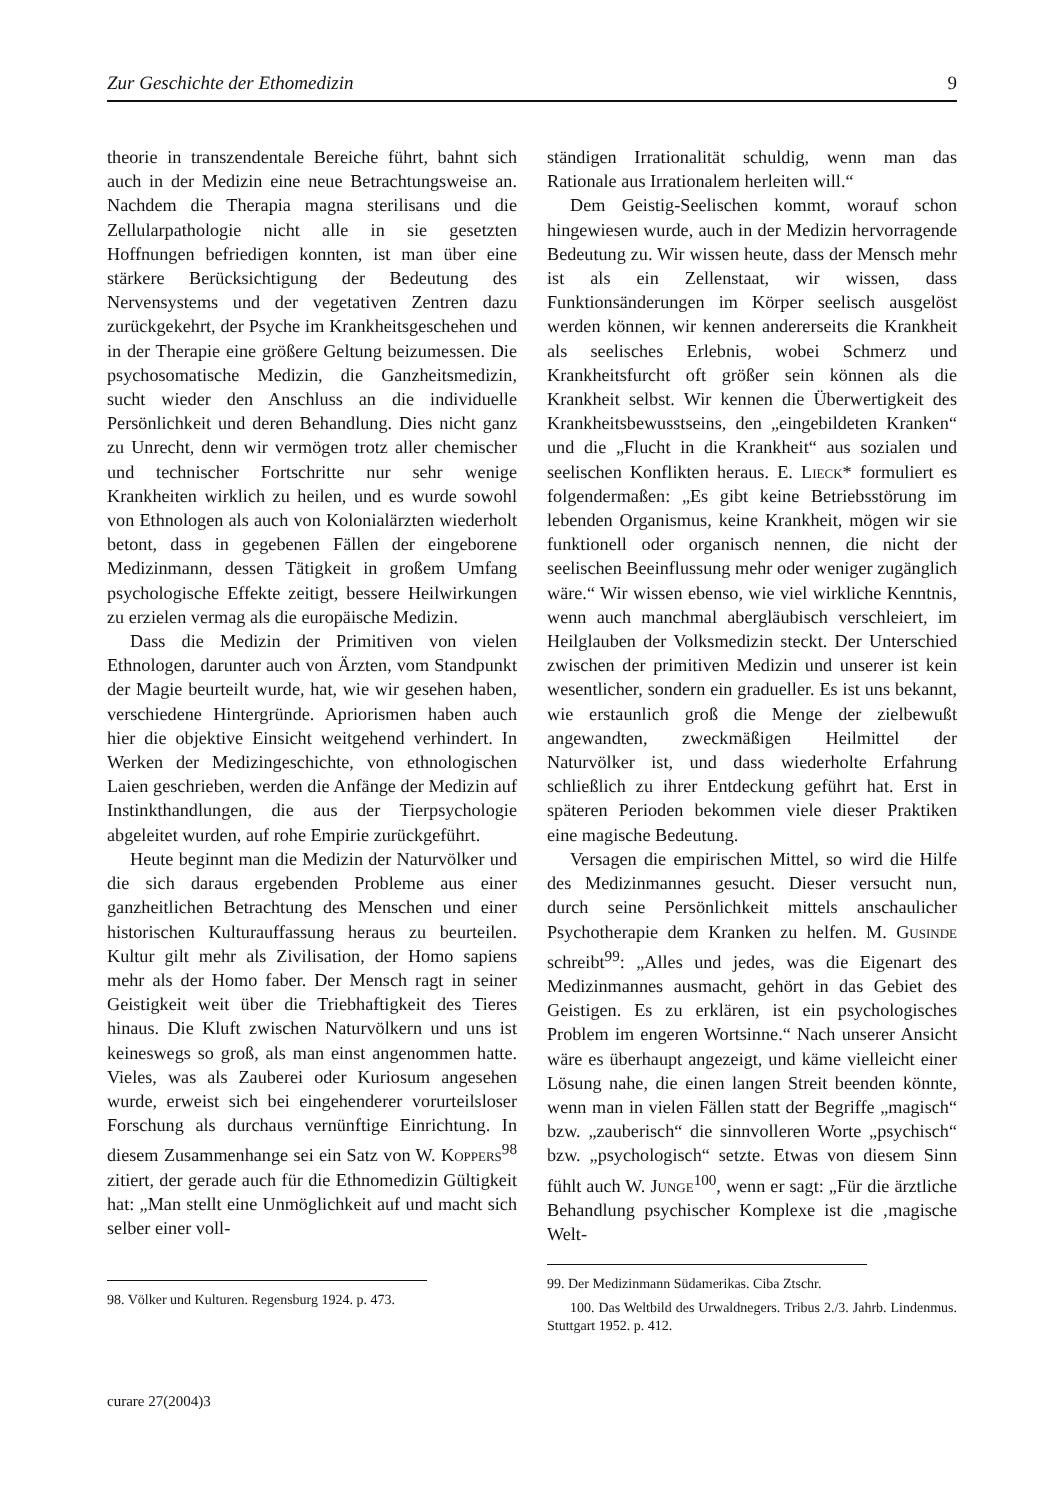Zur Geschichte der Ethomedizin 9
theorie in transzendentale Bereiche führt, bahnt sich auch in der Medizin eine neue Betrachtungsweise an. Nachdem die Therapia magna sterilisans und die Zellularpathologie nicht alle in sie gesetzten Hoffnungen befriedigen konnten, ist man über eine stärkere Berücksichtigung der Bedeutung des Nervensystems und der vegetativen Zentren dazu zurückgekehrt, der Psyche im Krankheitsgeschehen und in der Therapie eine größere Geltung beizumessen. Die psychosomatische Medizin, die Ganzheitsmedizin, sucht wieder den Anschluss an die individuelle Persönlichkeit und deren Behandlung. Dies nicht ganz zu Unrecht, denn wir vermögen trotz aller chemischer und technischer Fortschritte nur sehr wenige Krankheiten wirklich zu heilen, und es wurde sowohl von Ethnologen als auch von Kolonialärzten wiederholt betont, dass in gegebenen Fällen der eingeborene Medizinmann, dessen Tätigkeit in großem Umfang psychologische Effekte zeitigt, bessere Heilwirkungen zu erzielen vermag als die europäische Medizin.
Dass die Medizin der Primitiven von vielen Ethnologen, darunter auch von Ärzten, vom Standpunkt der Magie beurteilt wurde, hat, wie wir gesehen haben, verschiedene Hintergründe. Apriorismen haben auch hier die objektive Einsicht weitgehend verhindert. In Werken der Medizingeschichte, von ethnologischen Laien geschrieben, werden die Anfänge der Medizin auf Instinkthandlungen, die aus der Tierpsychologie abgeleitet wurden, auf rohe Empirie zurückgeführt.
Heute beginnt man die Medizin der Naturvölker und die sich daraus ergebenden Probleme aus einer ganzheitlichen Betrachtung des Menschen und einer historischen Kulturauffassung heraus zu beurteilen. Kultur gilt mehr als Zivilisation, der Homo sapiens mehr als der Homo faber. Der Mensch ragt in seiner Geistigkeit weit über die Triebhaftigkeit des Tieres hinaus. Die Kluft zwischen Naturvölkern und uns ist keineswegs so groß, als man einst angenommen hatte. Vieles, was als Zauberei oder Kuriosum angesehen wurde, erweist sich bei eingehenderer vorurteilsloser Forschung als durchaus vernünftige Einrichtung. In diesem Zusammenhange sei ein Satz von W. Koppers<sup>98</sup> zitiert, der gerade auch für die Ethnomedizin Gültigkeit hat: „Man stellt eine Unmöglichkeit auf und macht sich selber einer voll-
98. Völker und Kulturen. Regensburg 1924. p. 473.
ständigen Irrationalität schuldig, wenn man das Rationale aus Irrationalem herleiten will.“
Dem Geistig-Seelischen kommt, worauf schon hingewiesen wurde, auch in der Medizin hervorragende Bedeutung zu. Wir wissen heute, dass der Mensch mehr ist als ein Zellenstaat, wir wissen, dass Funktionsänderungen im Körper seelisch ausgelöst werden können, wir kennen andererseits die Krankheit als seelisches Erlebnis, wobei Schmerz und Krankheitsfurcht oft größer sein können als die Krankheit selbst. Wir kennen die Überwertigkeit des Krankheitsbewusstseins, den „eingebildeten Kranken“ und die „Flucht in die Krankheit“ aus sozialen und seelischen Konflikten heraus. E. Lieck* formuliert es folgendermaßen: „Es gibt keine Betriebsstörung im lebenden Organismus, keine Krankheit, mögen wir sie funktionell oder organisch nennen, die nicht der seelischen Beeinflussung mehr oder weniger zugänglich wäre.“ Wir wissen ebenso, wie viel wirkliche Kenntnis, wenn auch manchmal abergläubisch verschleiert, im Heilglauben der Volksmedizin steckt. Der Unterschied zwischen der primitiven Medizin und unserer ist kein wesentlicher, sondern ein gradueller. Es ist uns bekannt, wie erstaunlich groß die Menge der zielbewußt angewandten, zweckmäßigen Heilmittel der Naturvölker ist, und dass wiederholte Erfahrung schließlich zu ihrer Entdeckung geführt hat. Erst in späteren Perioden bekommen viele dieser Praktiken eine magische Bedeutung.
Versagen die empirischen Mittel, so wird die Hilfe des Medizinmannes gesucht. Dieser versucht nun, durch seine Persönlichkeit mittels anschaulicher Psychotherapie dem Kranken zu helfen. M. Gusinde schreibt<sup>99</sup>: „Alles und jedes, was die Eigenart des Medizinmannes ausmacht, gehört in das Gebiet des Geistigen. Es zu erklären, ist ein psychologisches Problem im engeren Wortsinne.“ Nach unserer Ansicht wäre es überhaupt angezeigt, und käme vielleicht einer Lösung nahe, die einen langen Streit beenden könnte, wenn man in vielen Fällen statt der Begriffe „magisch“ bzw. „zauberisch“ die sinnvolleren Worte „psychisch“ bzw. „psychologisch“ setzte. Etwas von diesem Sinn fühlt auch W. Junge<sup>100</sup>, wenn er sagt: „Für die ärztliche Behandlung psychischer Komplexe ist die ‚magische Welt-
99. Der Medizinmann Südamerikas. Ciba Ztschr.
100. Das Weltbild des Urwaldnegers. Tribus 2./3. Jahrb. Lindenmus. Stuttgart 1952. p. 412.
curare 27(2004)3